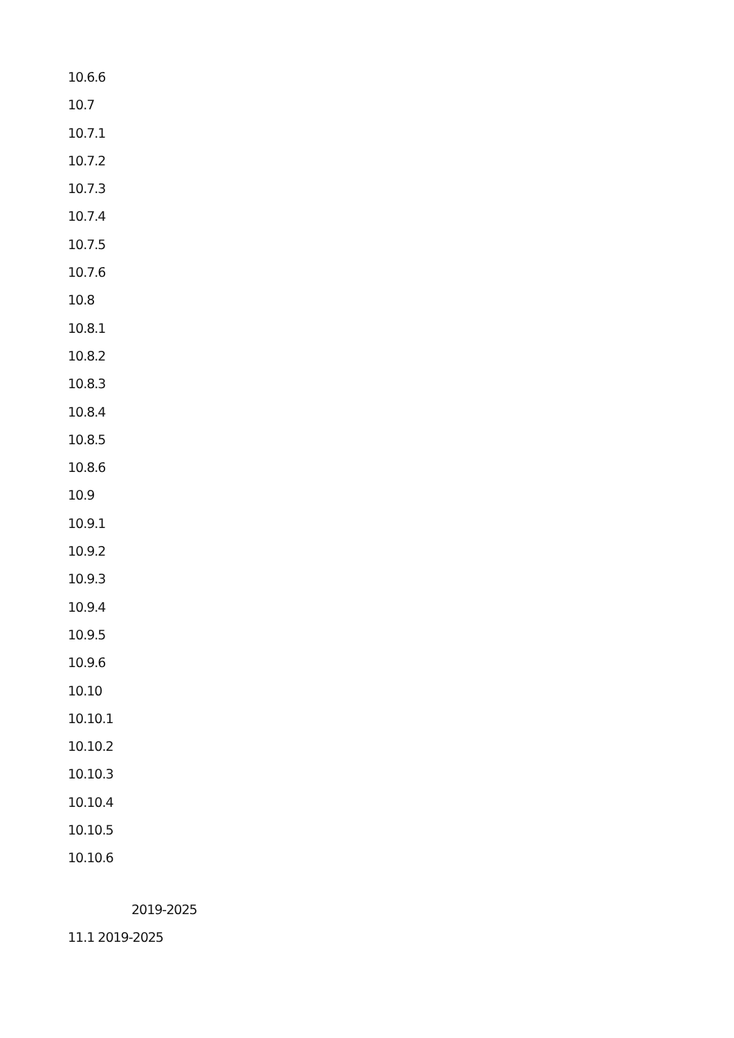10.6.6
10.7
10.7.1
10.7.2
10.7.3
10.7.4
10.7.5
10.7.6
10.8
10.8.1
10.8.2
10.8.3
10.8.4
10.8.5
10.8.6
10.9
10.9.1
10.9.2
10.9.3
10.9.4
10.9.5
10.9.6
10.10
10.10.1
10.10.2
10.10.3
10.10.4
10.10.5
10.10.6
2019-2025
11.1 2019-2025